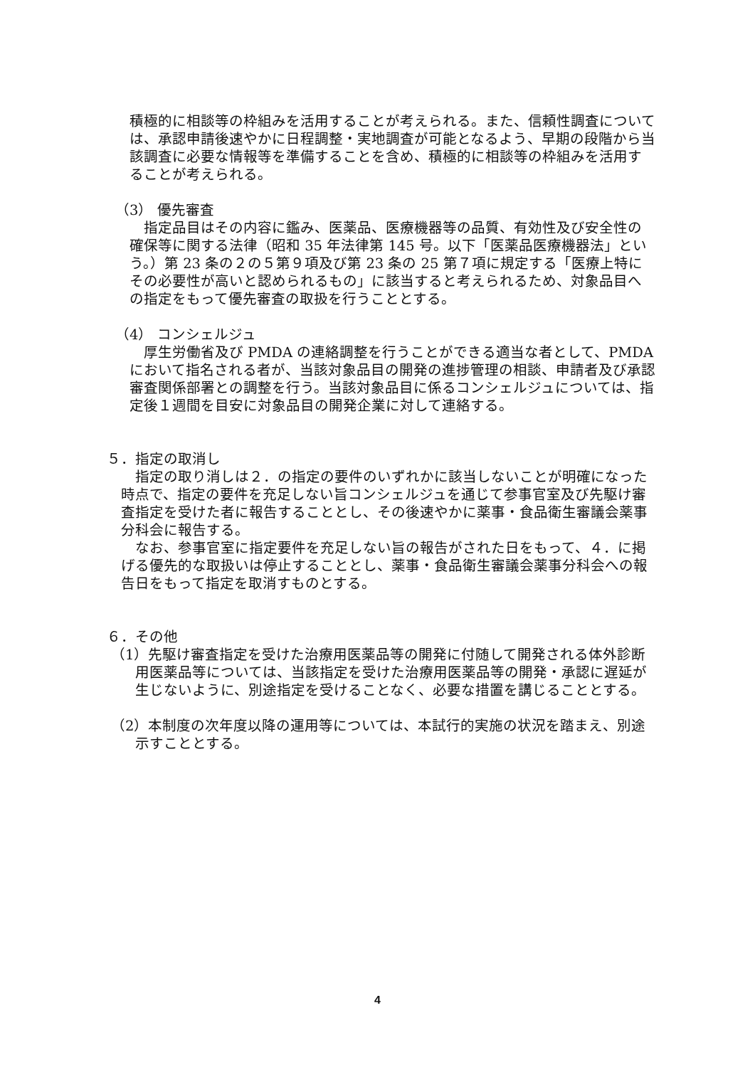積極的に相談等の枠組みを活用することが考えられる。また、信頼性調査については、承認申請後速やかに日程調整・実地調査が可能となるよう、早期の段階から当該調査に必要な情報等を準備することを含め、積極的に相談等の枠組みを活用することが考えられる。
（3） 優先審査
指定品目はその内容に鑑み、医薬品、医療機器等の品質、有効性及び安全性の確保等に関する法律（昭和 35 年法律第 145 号。以下「医薬品医療機器法」という。）第 23 条の２の５第９項及び第 23 条の 25 第７項に規定する「医療上特にその必要性が高いと認められるもの」に該当すると考えられるため、対象品目への指定をもって優先審査の取扱を行うこととする。
（4） コンシェルジュ
厚生労働省及び PMDA の連絡調整を行うことができる適当な者として、PMDA において指名される者が、当該対象品目の開発の進捗管理の相談、申請者及び承認審査関係部署との調整を行う。当該対象品目に係るコンシェルジュについては、指定後１週間を目安に対象品目の開発企業に対して連絡する。
５．指定の取消し
指定の取り消しは２．の指定の要件のいずれかに該当しないことが明確になった時点で、指定の要件を充足しない旨コンシェルジュを通じて参事官室及び先駆け審査指定を受けた者に報告することとし、その後速やかに薬事・食品衛生審議会薬事分科会に報告する。
なお、参事官室に指定要件を充足しない旨の報告がされた日をもって、４．に掲げる優先的な取扱いは停止することとし、薬事・食品衛生審議会薬事分科会への報告日をもって指定を取消すものとする。
６．その他
（1）先駆け審査指定を受けた治療用医薬品等の開発に付随して開発される体外診断用医薬品等については、当該指定を受けた治療用医薬品等の開発・承認に遅延が生じないように、別途指定を受けることなく、必要な措置を講じることとする。
（2）本制度の次年度以降の運用等については、本試行的実施の状況を踏まえ、別途示すこととする。
4